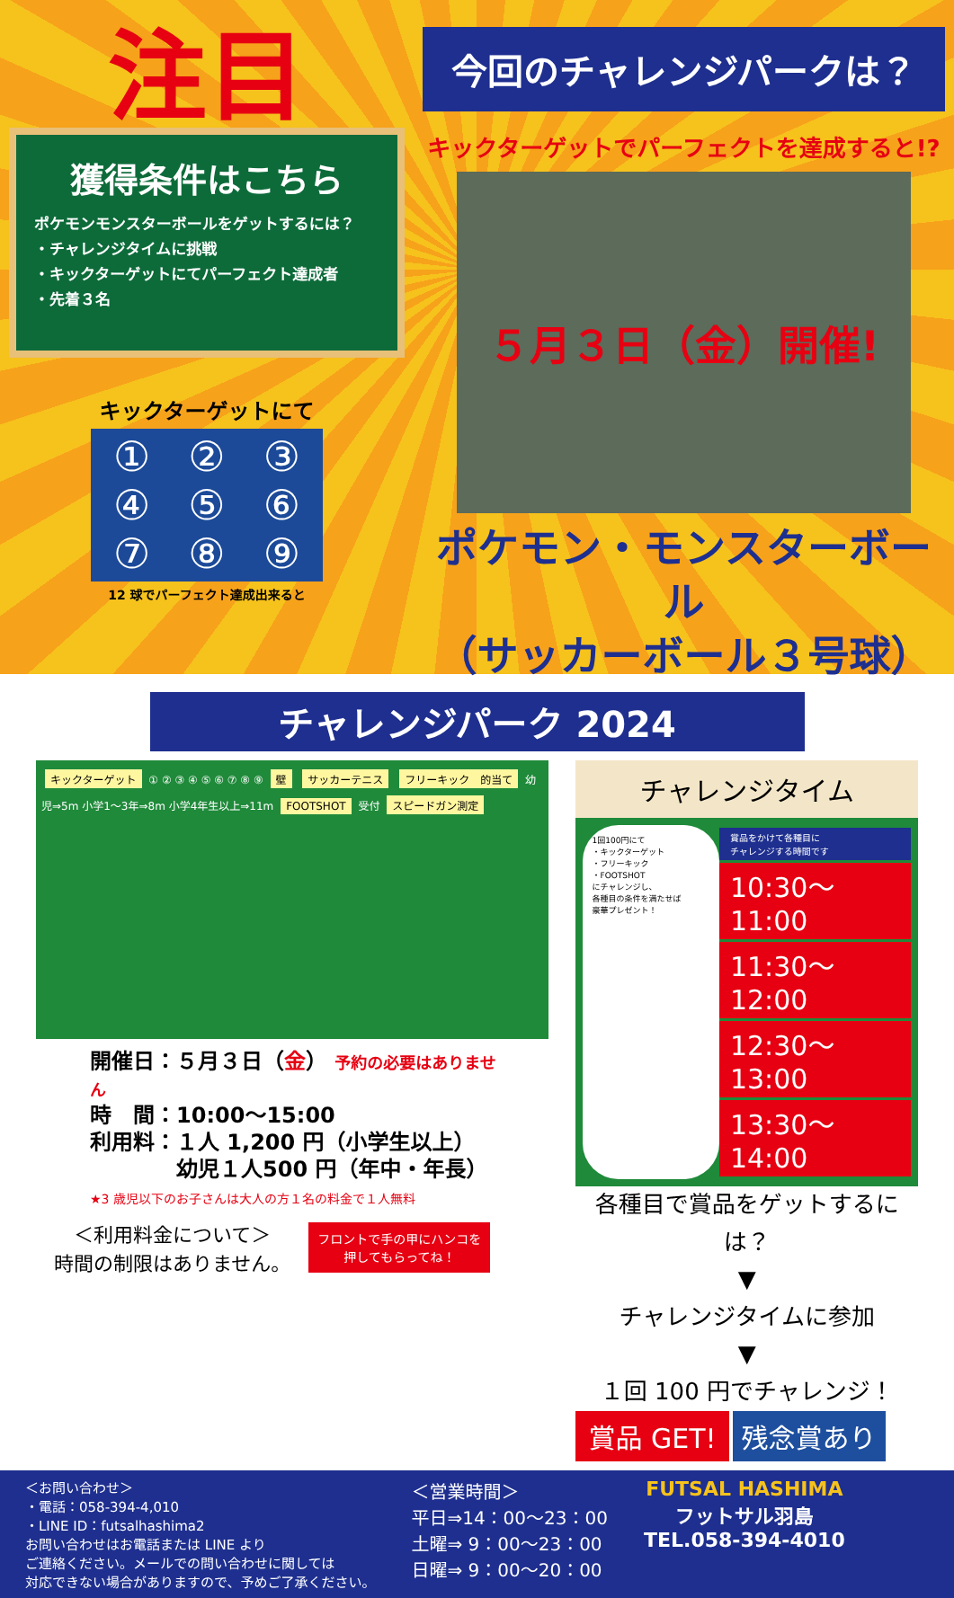注目
獲得条件はこちら
ポケモンモンスターボールをゲットするには？
・チャレンジタイムに挑戦
・キックターゲットにてパーフェクト達成者
・先着３名
キックターゲットにて
①
②
③
④
⑤
⑥
⑦
⑧
⑨
12 球でパーフェクト達成出来ると
今回のチャレンジパークは？
キックターゲットでパーフェクトを達成すると!?
５月３日（金）開催!
ポケモン・モンスターボール
（サッカーボール３号球）
チャレンジパーク 2024
キックターゲット ① ② ③ ④ ⑤ ⑥ ⑦ ⑧ ⑨ 壁 サッカーテニス フリーキック　的当て 幼児⇒5m 小学1～3年⇒8m 小学4年生以上⇒11m FOOTSHOT 受付 スピードガン測定
開催日：５月３日（金） 予約の必要はありません
時　間：10:00～15:00
利用料：１人 1,200 円（小学生以上）
　　　　幼児１人500 円（年中・年長）
★3 歳児以下のお子さんは大人の方１名の料金で１人無料
＜利用料金について＞
時間の制限はありません。
フロントで手の甲にハンコを
押してもらってね！
チャレンジタイム
1回100円にて
・キックターゲット
・フリーキック
・FOOTSHOT
にチャレンジし、
各種目の条件を満たせば
豪華プレゼント！
賞品をかけて各種目に
チャレンジする時間です
10:30～11:00
11:30～12:00
12:30～13:00
13:30～14:00
各種目で賞品をゲットするには？
▼
チャレンジタイムに参加
▼
１回 100 円でチャレンジ！
賞品 GET! 残念賞あり
＜お問い合わせ＞
・電話：058-394-4,010
・LINE ID：futsalhashima2
お問い合わせはお電話または LINE より
ご連絡ください。メールでの問い合わせに関しては
対応できない場合がありますので、予めご了承ください。
＜営業時間＞
平日⇒14：00～23：00
土曜⇒ 9：00～23：00
日曜⇒ 9：00～20：00
FUTSAL HASHIMA
フットサル羽島
TEL.058-394-4010